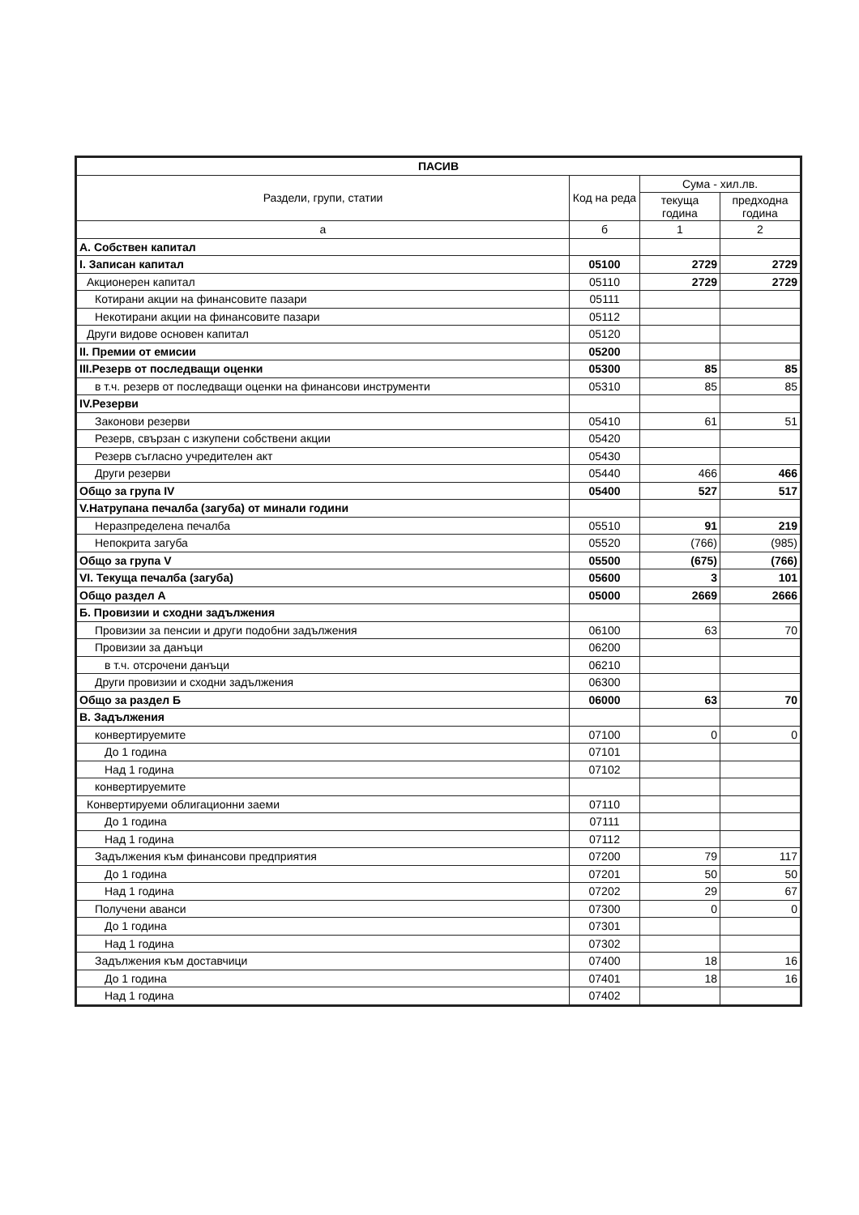| ПАСИВ | | | |
| --- | --- | --- | --- |
| Раздели, групи, статии | Код на реда | Сума - хил.лв. | |
| | | текуща година | предходна година |
| а | б | 1 | 2 |
| А. Собствен капитал | | | |
| I. Записан капитал | 05100 | 2729 | 2729 |
| Акционерен капитал | 05110 | 2729 | 2729 |
| Котирани акции на финансовите пазари | 05111 | | |
| Некотирани акции на финансовите пазари | 05112 | | |
| Други видове основен капитал | 05120 | | |
| II. Премии от емисии | 05200 | | |
| III.Резерв от последващи оценки | 05300 | 85 | 85 |
| в т.ч. резерв от последващи оценки на финансови инструменти | 05310 | 85 | 85 |
| IV.Резерви | | | |
| Законови резерви | 05410 | 61 | 51 |
| Резерв, свързан с изкупени собствени акции | 05420 | | |
| Резерв съгласно учредителен акт | 05430 | | |
| Други резерви | 05440 | 466 | 466 |
| Общо за група IV | 05400 | 527 | 517 |
| V.Натрупана печалба (загуба) от минали години | | | |
| Неразпределена печалба | 05510 | 91 | 219 |
| Непокрита загуба | 05520 | (766) | (985) |
| Общо за група V | 05500 | (675) | (766) |
| VI. Текуща печалба (загуба) | 05600 | 3 | 101 |
| Общо раздел А | 05000 | 2669 | 2666 |
| Б. Провизии и сходни задължения | | | |
| Провизии за пенсии и други подобни задължения | 06100 | 63 | 70 |
| Провизии за данъци | 06200 | | |
| в т.ч. отсрочени данъци | 06210 | | |
| Други провизии и сходни задължения | 06300 | | |
| Общо за раздел Б | 06000 | 63 | 70 |
| В. Задължения | | | |
| конвертируемите | 07100 | 0 | 0 |
| До 1 година | 07101 | | |
| Над 1 година | 07102 | | |
| конвертируемите | | | |
| Конвертируеми облигационни заеми | 07110 | | |
| До 1 година | 07111 | | |
| Над 1 година | 07112 | | |
| Задължения към финансови предприятия | 07200 | 79 | 117 |
| До 1 година | 07201 | 50 | 50 |
| Над 1 година | 07202 | 29 | 67 |
| Получени аванси | 07300 | 0 | 0 |
| До 1 година | 07301 | | |
| Над 1 година | 07302 | | |
| Задължения към доставчици | 07400 | 18 | 16 |
| До 1 година | 07401 | 18 | 16 |
| Над 1 година | 07402 | | |